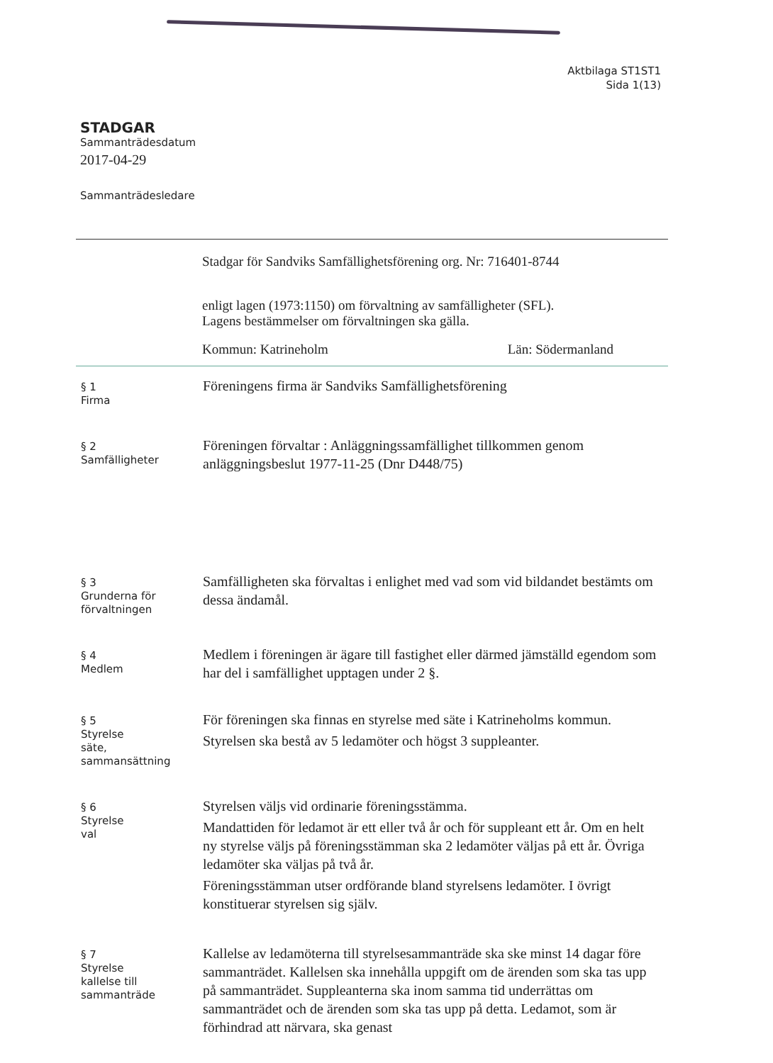Aktbilaga ST1ST1
Sida 1(13)
STADGAR
Sammanträdesdatum
2017-04-29
Sammanträdesledare
Stadgar för Sandviks Samfällighetsförening org. Nr: 716401-8744
enligt lagen (1973:1150) om förvaltning av samfälligheter (SFL).
Lagens bestämmelser om förvaltningen ska gälla.
Kommun: Katrineholm Län: Södermanland
§ 1
Firma
Föreningens firma är Sandviks Samfällighetsförening
§ 2
Samfälligheter
Föreningen förvaltar : Anläggningssamfällighet tillkommen genom anläggningsbeslut 1977-11-25 (Dnr D448/75)
§ 3
Grunderna för förvaltningen
Samfälligheten ska förvaltas i enlighet med vad som vid bildandet bestämts om dessa ändamål.
§ 4
Medlem
Medlem i föreningen är ägare till fastighet eller därmed jämställd egendom som har del i samfällighet upptagen under 2 §.
§ 5
Styrelse
säte,
sammansättning
För föreningen ska finnas en styrelse med säte i Katrineholms kommun.
Styrelsen ska bestå av 5 ledamöter och högst 3 suppleanter.
§ 6
Styrelse
val
Styrelsen väljs vid ordinarie föreningsstämma.
Mandattiden för ledamot är ett eller två år och för suppleant ett år. Om en helt ny styrelse väljs på föreningsstämman ska 2 ledamöter väljas på ett år. Övriga ledamöter ska väljas på två år.
Föreningsstämman utser ordförande bland styrelsens ledamöter. I övrigt konstituerar styrelsen sig själv.
§ 7
Styrelse
kallelse till
sammanträde
Kallelse av ledamöterna till styrelsesammanträde ska ske minst 14 dagar före sammanträdet. Kallelsen ska innehålla uppgift om de ärenden som ska tas upp på sammanträdet. Suppleanterna ska inom samma tid underrättas om sammanträdet och de ärenden som ska tas upp på detta. Ledamot, som är förhindrad att närvara, ska genast